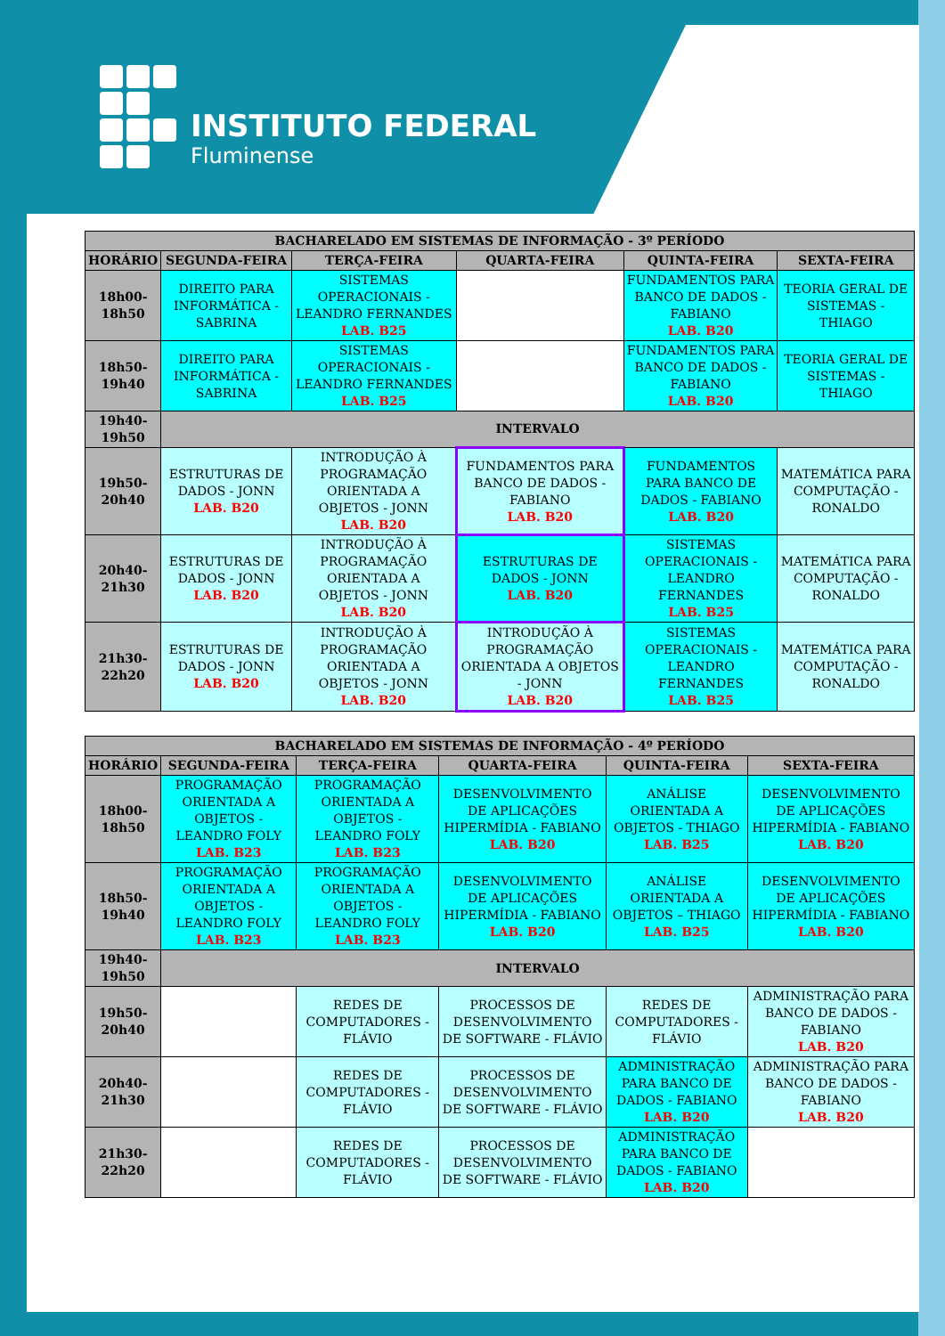INSTITUTO FEDERAL
Fluminense
| BACHARELADO EM SISTEMAS DE INFORMAÇÃO - 3º PERÍODO | | | | | |
| --- | --- | --- | --- | --- | --- |
| HORÁRIO | SEGUNDA-FEIRA | TERÇA-FEIRA | QUARTA-FEIRA | QUINTA-FEIRA | SEXTA-FEIRA |
| 18h00- 18h50 | DIREITO PARA INFORMÁTICA - SABRINA | SISTEMAS OPERACIONAIS - LEANDRO FERNANDES LAB. B25 | | FUNDAMENTOS PARA BANCO DE DADOS - FABIANO LAB. B20 | TEORIA GERAL DE SISTEMAS - THIAGO |
| 18h50- 19h40 | DIREITO PARA INFORMÁTICA - SABRINA | SISTEMAS OPERACIONAIS - LEANDRO FERNANDES LAB. B25 | | FUNDAMENTOS PARA BANCO DE DADOS - FABIANO LAB. B20 | TEORIA GERAL DE SISTEMAS - THIAGO |
| 19h40- 19h50 | INTERVALO | | | | |
| 19h50- 20h40 | ESTRUTURAS DE DADOS - JONN LAB. B20 | INTRODUÇÃO À PROGRAMAÇÃO ORIENTADA A OBJETOS - JONN LAB. B20 | FUNDAMENTOS PARA BANCO DE DADOS - FABIANO LAB. B20 | FUNDAMENTOS PARA BANCO DE DADOS - FABIANO LAB. B20 | MATEMÁTICA PARA COMPUTAÇÃO - RONALDO |
| 20h40- 21h30 | ESTRUTURAS DE DADOS - JONN LAB. B20 | INTRODUÇÃO À PROGRAMAÇÃO ORIENTADA A OBJETOS - JONN LAB. B20 | ESTRUTURAS DE DADOS - JONN LAB. B20 | SISTEMAS OPERACIONAIS - LEANDRO FERNANDES LAB. B25 | MATEMÁTICA PARA COMPUTAÇÃO - RONALDO |
| 21h30- 22h20 | ESTRUTURAS DE DADOS - JONN LAB. B20 | INTRODUÇÃO À PROGRAMAÇÃO ORIENTADA A OBJETOS - JONN LAB. B20 | INTRODUÇÃO À PROGRAMAÇÃO ORIENTADA A OBJETOS - JONN LAB. B20 | SISTEMAS OPERACIONAIS - LEANDRO FERNANDES LAB. B25 | MATEMÁTICA PARA COMPUTAÇÃO - RONALDO |
| BACHARELADO EM SISTEMAS DE INFORMAÇÃO - 4º PERÍODO | | | | | |
| --- | --- | --- | --- | --- | --- |
| HORÁRIO | SEGUNDA-FEIRA | TERÇA-FEIRA | QUARTA-FEIRA | QUINTA-FEIRA | SEXTA-FEIRA |
| 18h00- 18h50 | PROGRAMAÇÃO ORIENTADA A OBJETOS - LEANDRO FOLY LAB. B23 | PROGRAMAÇÃO ORIENTADA A OBJETOS - LEANDRO FOLY LAB. B23 | DESENVOLVIMENTO DE APLICAÇÕES HIPERMÍDIA - FABIANO LAB. B20 | ANÁLISE ORIENTADA A OBJETOS - THIAGO LAB. B25 | DESENVOLVIMENTO DE APLICAÇÕES HIPERMÍDIA - FABIANO LAB. B20 |
| 18h50- 19h40 | PROGRAMAÇÃO ORIENTADA A OBJETOS - LEANDRO FOLY LAB. B23 | PROGRAMAÇÃO ORIENTADA A OBJETOS - LEANDRO FOLY LAB. B23 | DESENVOLVIMENTO DE APLICAÇÕES HIPERMÍDIA - FABIANO LAB. B20 | ANÁLISE ORIENTADA A OBJETOS – THIAGO LAB. B25 | DESENVOLVIMENTO DE APLICAÇÕES HIPERMÍDIA - FABIANO LAB. B20 |
| 19h40- 19h50 | INTERVALO | | | | |
| 19h50- 20h40 | | REDES DE COMPUTADORES - FLÁVIO | PROCESSOS DE DESENVOLVIMENTO DE SOFTWARE - FLÁVIO | REDES DE COMPUTADORES - FLÁVIO | ADMINISTRAÇÃO PARA BANCO DE DADOS - FABIANO LAB. B20 |
| 20h40- 21h30 | | REDES DE COMPUTADORES - FLÁVIO | PROCESSOS DE DESENVOLVIMENTO DE SOFTWARE - FLÁVIO | ADMINISTRAÇÃO PARA BANCO DE DADOS - FABIANO LAB. B20 | ADMINISTRAÇÃO PARA BANCO DE DADOS - FABIANO LAB. B20 |
| 21h30- 22h20 | | REDES DE COMPUTADORES - FLÁVIO | PROCESSOS DE DESENVOLVIMENTO DE SOFTWARE - FLÁVIO | ADMINISTRAÇÃO PARA BANCO DE DADOS - FABIANO LAB. B20 | |